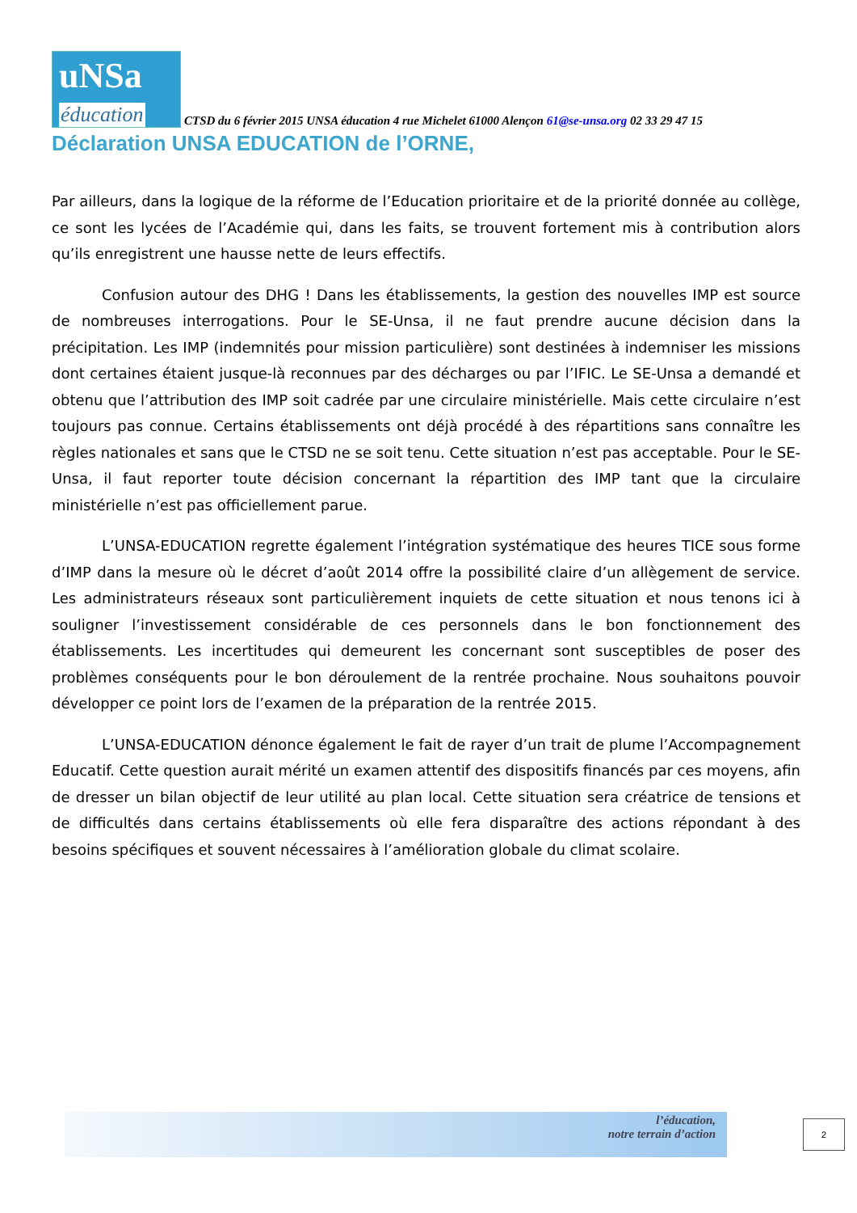uNSa
éducation
CTSD du 6 février 2015 UNSA éducation 4 rue Michelet 61000 Alençon 61@se-unsa.org 02 33 29 47 15
Déclaration UNSA EDUCATION de l’ORNE,
Par ailleurs, dans la logique de la réforme de l’Education prioritaire et de la priorité donnée au collège, ce sont les lycées de l’Académie qui, dans les faits, se trouvent fortement mis à contribution alors qu’ils enregistrent une hausse nette de leurs effectifs.
Confusion autour des DHG ! Dans les établissements, la gestion des nouvelles IMP est source de nombreuses interrogations. Pour le SE-Unsa, il ne faut prendre aucune décision dans la précipitation. Les IMP (indemnités pour mission particulière) sont destinées à indemniser les missions dont certaines étaient jusque-là reconnues par des décharges ou par l’IFIC. Le SE-Unsa a demandé et obtenu que l’attribution des IMP soit cadrée par une circulaire ministérielle. Mais cette circulaire n’est toujours pas connue. Certains établissements ont déjà procédé à des répartitions sans connaître les règles nationales et sans que le CTSD ne se soit tenu. Cette situation n’est pas acceptable. Pour le SE-Unsa, il faut reporter toute décision concernant la répartition des IMP tant que la circulaire ministérielle n’est pas officiellement parue.
L’UNSA-EDUCATION regrette également l’intégration systématique des heures TICE sous forme d’IMP dans la mesure où le décret d’août 2014 offre la possibilité claire d’un allègement de service. Les administrateurs réseaux sont particulièrement inquiets de cette situation et nous tenons ici à souligner l’investissement considérable de ces personnels dans le bon fonctionnement des établissements. Les incertitudes qui demeurent les concernant sont susceptibles de poser des problèmes conséquents pour le bon déroulement de la rentrée prochaine. Nous souhaitons pouvoir développer ce point lors de l’examen de la préparation de la rentrée 2015.
L’UNSA-EDUCATION dénonce également le fait de rayer d’un trait de plume l’Accompagnement Educatif. Cette question aurait mérité un examen attentif des dispositifs financés par ces moyens, afin de dresser un bilan objectif de leur utilité au plan local. Cette situation sera créatrice de tensions et de difficultés dans certains établissements où elle fera disparaître des actions répondant à des besoins spécifiques et souvent nécessaires à l’amélioration globale du climat scolaire.
l’éducation,
notre terrain d’action
2